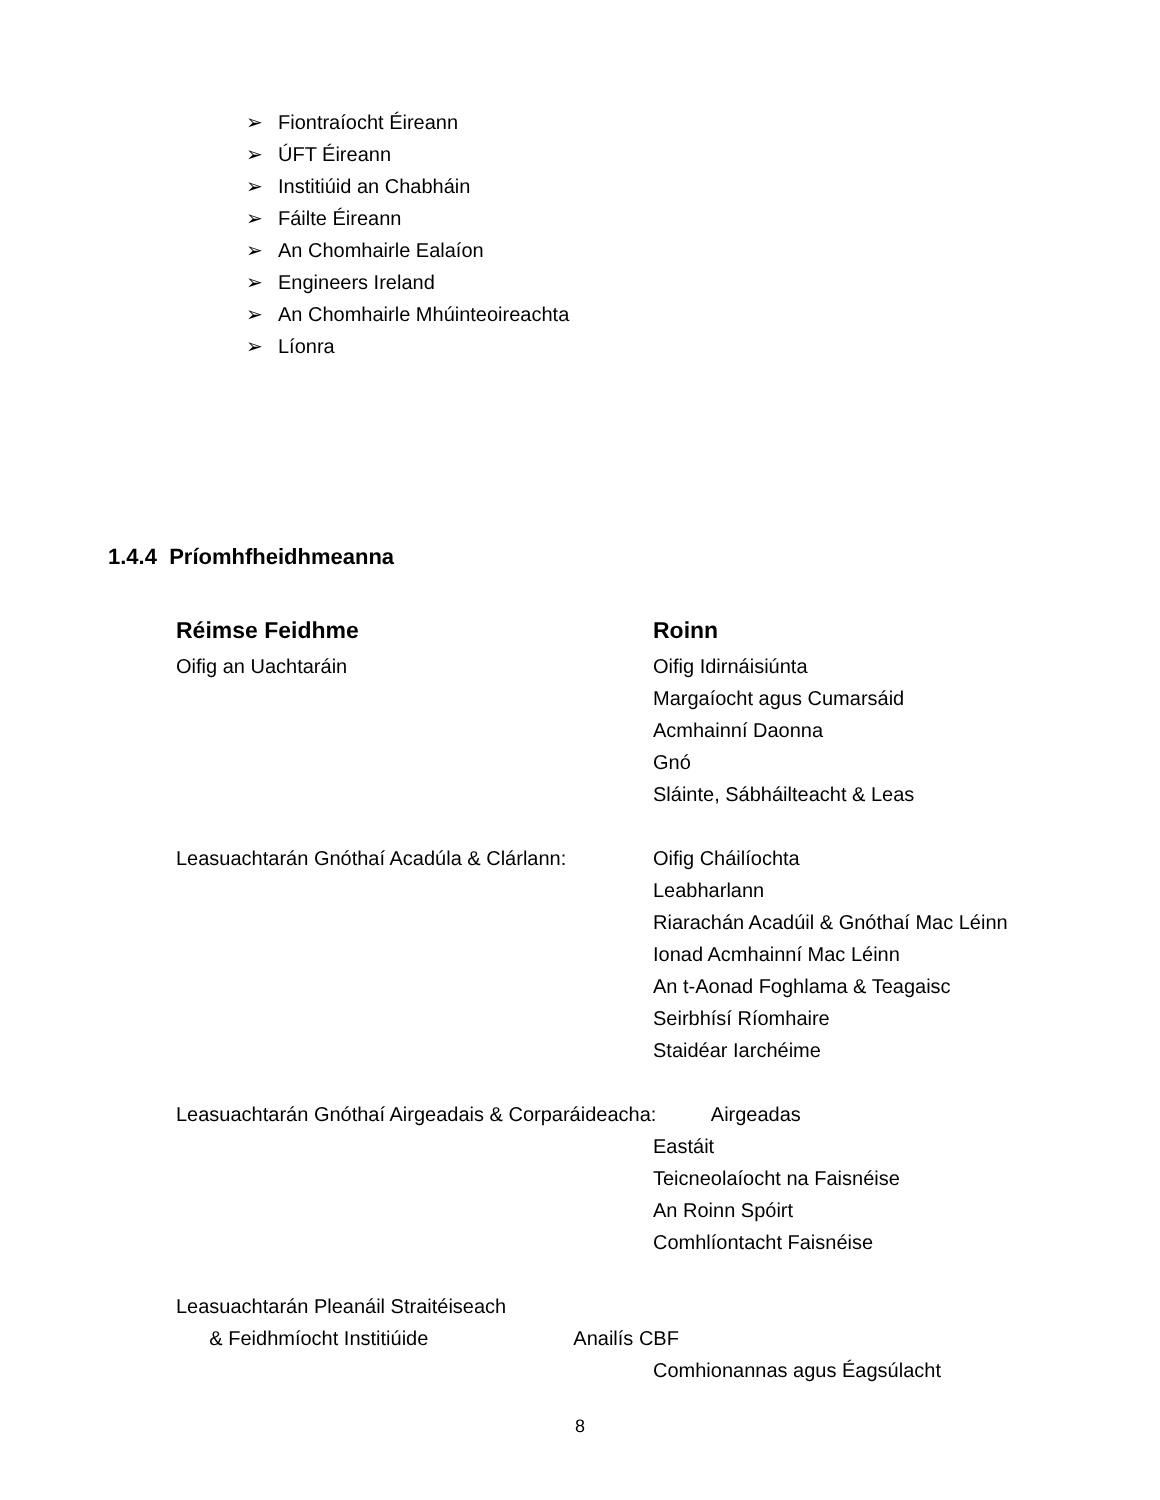➢ Fiontraíocht Éireann
➢ ÚFT Éireann
➢ Institiúid an Chabháin
➢ Fáilte Éireann
➢ An Chomhairle Ealaíon
➢ Engineers Ireland
➢ An Chomhairle Mhúinteoireachta
➢ Líonra
1.4.4 Príomhfheidhmeanna
| Réimse Feidhme | Roinn |
| --- | --- |
| Oifig an Uachtaráin | Oifig Idirnáisiúnta |
| | Margaíocht agus Cumarsáid |
| | Acmhainní Daonna |
| | Gnó |
| | Sláinte, Sábháilteacht & Leas |
| Leasuachtarán Gnóthaí Acadúla & Clárlann: | Oifig Cháilíochta |
| | Leabharlann |
| | Riarachán Acadúil & Gnóthaí Mac Léinn |
| | Ionad Acmhainní Mac Léinn |
| | An t-Aonad Foghlama & Teagaisc |
| | Seirbhísí Ríomhaire |
| | Staidéar Iarchéime |
| Leasuachtarán Gnóthaí Airgeadais & Corparáideacha: Airgeadas | |
| | Eastáit |
| | Teicneolaíocht na Faisnéise |
| | An Roinn Spóirt |
| | Comhlíontacht Faisnéise |
| Leasuachtarán Pleanáil Straitéiseach | |
| & Feidhmíocht Institiúide Anailís CBF | |
| | Comhionannas agus Éagsúlacht |
8